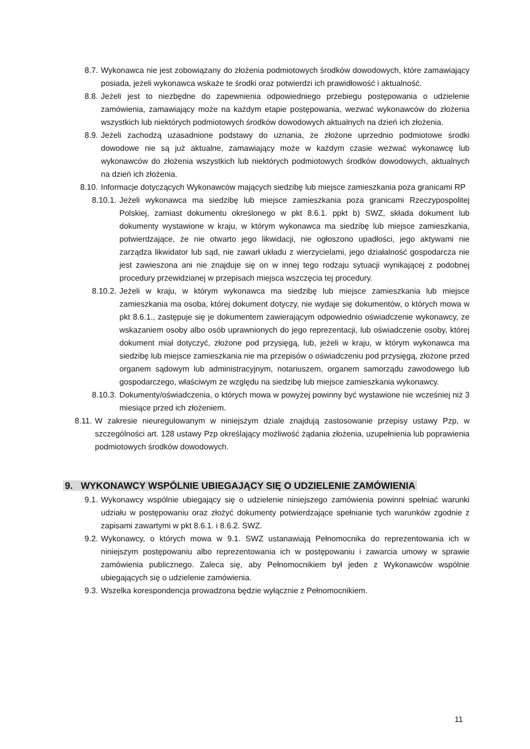8.7. Wykonawca nie jest zobowiązany do złożenia podmiotowych środków dowodowych, które zamawiający posiada, jeżeli wykonawca wskaże te środki oraz potwierdzi ich prawidłowość i aktualność.
8.8. Jeżeli jest to niezbędne do zapewnienia odpowiedniego przebiegu postępowania o udzielenie zamówienia, zamawiający może na każdym etapie postępowania, wezwać wykonawców do złożenia wszystkich lub niektórych podmiotowych środków dowodowych aktualnych na dzień ich złożenia.
8.9. Jeżeli zachodzą uzasadnione podstawy do uznania, że złożone uprzednio podmiotowe środki dowodowe nie są już aktualne, zamawiający może w każdym czasie wezwać wykonawcę lub wykonawców do złożenia wszystkich lub niektórych podmiotowych środków dowodowych, aktualnych na dzień ich złożenia.
8.10. Informacje dotyczących Wykonawców mających siedzibę lub miejsce zamieszkania poza granicami RP
8.10.1. Jeżeli wykonawca ma siedzibę lub miejsce zamieszkania poza granicami Rzeczypospolitej Polskiej, zamiast dokumentu określonego w pkt 8.6.1. ppkt b) SWZ, składa dokument lub dokumenty wystawione w kraju, w którym wykonawca ma siedzibę lub miejsce zamieszkania, potwierdzające, że nie otwarto jego likwidacji, nie ogłoszono upadłości, jego aktywami nie zarządza likwidator lub sąd, nie zawarł układu z wierzycielami, jego działalność gospodarcza nie jest zawieszona ani nie znajduje się on w innej tego rodzaju sytuacji wynikającej z podobnej procedury przewidzianej w przepisach miejsca wszczęcia tej procedury.
8.10.2. Jeżeli w kraju, w którym wykonawca ma siedzibę lub miejsce zamieszkania lub miejsce zamieszkania ma osoba, której dokument dotyczy, nie wydaje się dokumentów, o których mowa w pkt 8.6.1., zastępuje się je dokumentem zawierającym odpowiednio oświadczenie wykonawcy, ze wskazaniem osoby albo osób uprawnionych do jego reprezentacji, lub oświadczenie osoby, której dokument miał dotyczyć, złożone pod przysięgą, lub, jeżeli w kraju, w którym wykonawca ma siedzibę lub miejsce zamieszkania nie ma przepisów o oświadczeniu pod przysięgą, złożone przed organem sądowym lub administracyjnym, notariuszem, organem samorządu zawodowego lub gospodarczego, właściwym ze względu na siedzibę lub miejsce zamieszkania wykonawcy.
8.10.3. Dokumenty/oświadczenia, o których mowa w powyżej powinny być wystawione nie wcześniej niż 3 miesiące przed ich złożeniem.
8.11. W zakresie nieuregulowanym w niniejszym dziale znajdują zastosowanie przepisy ustawy Pzp, w szczególności art. 128 ustawy Pzp określający możliwość żądania złożenia, uzupełnienia lub poprawienia podmiotowych środków dowodowych.
9. WYKONAWCY WSPÓLNIE UBIEGAJĄCY SIĘ O UDZIELENIE ZAMÓWIENIA
9.1. Wykonawcy wspólnie ubiegający się o udzielenie niniejszego zamówienia powinni spełniać warunki udziału w postępowaniu oraz złożyć dokumenty potwierdzające spełnianie tych warunków zgodnie z zapisami zawartymi w pkt 8.6.1. i 8.6.2. SWZ.
9.2. Wykonawcy, o których mowa w 9.1. SWZ ustanawiają Pełnomocnika do reprezentowania ich w niniejszym postępowaniu albo reprezentowania ich w postępowaniu i zawarcia umowy w sprawie zamówienia publicznego. Zaleca się, aby Pełnomocnikiem był jeden z Wykonawców wspólnie ubiegających się o udzielenie zamówienia.
9.3. Wszelka korespondencja prowadzona będzie wyłącznie z Pełnomocnikiem.
11